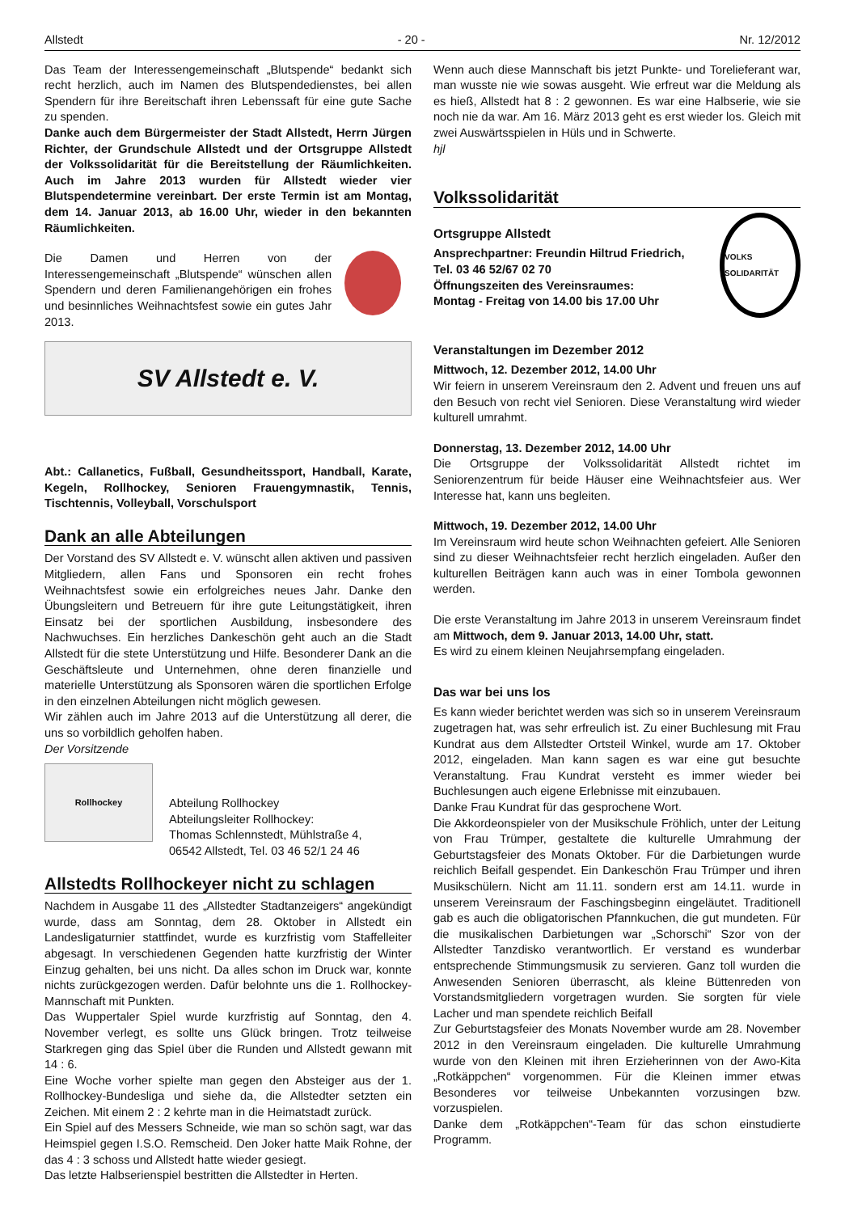Allstedt - 20 - Nr. 12/2012
Das Team der Interessengemeinschaft „Blutspende“ bedankt sich recht herzlich, auch im Namen des Blutspendedienstes, bei allen Spendern für ihre Bereitschaft ihren Lebenssaft für eine gute Sache zu spenden.
Danke auch dem Bürgermeister der Stadt Allstedt, Herrn Jürgen Richter, der Grundschule Allstedt und der Ortsgruppe Allstedt der Volkssolidarität für die Bereitstellung der Räumlichkeiten. Auch im Jahre 2013 wurden für Allstedt wieder vier Blutspendetermine vereinbart. Der erste Termin ist am Montag, dem 14. Januar 2013, ab 16.00 Uhr, wieder in den bekannten Räumlichkeiten.
Die Damen und Herren von der Interessengemeinschaft „Blutspende“ wünschen allen Spendern und deren Familienangehörigen ein frohes und besinnliches Weihnachtsfest sowie ein gutes Jahr 2013.
SV Allstedt e. V.
Abt.: Callanetics, Fußball, Gesundheitssport, Handball, Karate, Kegeln, Rollhockey, Senioren Frauengymnastik, Tennis, Tischtennis, Volleyball, Vorschulsport
Dank an alle Abteilungen
Der Vorstand des SV Allstedt e. V. wünscht allen aktiven und passiven Mitgliedern, allen Fans und Sponsoren ein recht frohes Weihnachtsfest sowie ein erfolgreiches neues Jahr. Danke den Übungsleitern und Betreuern für ihre gute Leitungstätigkeit, ihren Einsatz bei der sportlichen Ausbildung, insbesondere des Nachwuchses. Ein herzliches Dankeschön geht auch an die Stadt Allstedt für die stete Unterstützung und Hilfe. Besonderer Dank an die Geschäftsleute und Unternehmen, ohne deren finanzielle und materielle Unterstützung als Sponsoren wären die sportlichen Erfolge in den einzelnen Abteilungen nicht möglich gewesen.
Wir zählen auch im Jahre 2013 auf die Unterstützung all derer, die uns so vorbildlich geholfen haben.
Der Vorsitzende
Rollhockey
Abteilung Rollhockey
Abteilungsleiter Rollhockey:
Thomas Schlennstedt, Mühlstraße 4,
06542 Allstedt, Tel. 03 46 52/1 24 46
Allstedts Rollhockeyer nicht zu schlagen
Nachdem in Ausgabe 11 des „Allstedter Stadtanzeigers“ angekündigt wurde, dass am Sonntag, dem 28. Oktober in Allstedt ein Landesligaturnier stattfindet, wurde es kurzfristig vom Staffelleiter abgesagt. In verschiedenen Gegenden hatte kurzfristig der Winter Einzug gehalten, bei uns nicht. Da alles schon im Druck war, konnte nichts zurückgezogen werden. Dafür belohnte uns die 1. Rollhockey-Mannschaft mit Punkten.
Das Wuppertaler Spiel wurde kurzfristig auf Sonntag, den 4. November verlegt, es sollte uns Glück bringen. Trotz teilweise Starkregen ging das Spiel über die Runden und Allstedt gewann mit 14 : 6.
Eine Woche vorher spielte man gegen den Absteiger aus der 1. Rollhockey-Bundesliga und siehe da, die Allstedter setzten ein Zeichen. Mit einem 2 : 2 kehrte man in die Heimatstadt zurück.
Ein Spiel auf des Messers Schneide, wie man so schön sagt, war das Heimspiel gegen I.S.O. Remscheid. Den Joker hatte Maik Rohne, der das 4 : 3 schoss und Allstedt hatte wieder gesiegt.
Das letzte Halbserienspiel bestritten die Allstedter in Herten.
Wenn auch diese Mannschaft bis jetzt Punkte- und Torelieferant war, man wusste nie wie sowas ausgeht. Wie erfreut war die Meldung als es hieß, Allstedt hat 8 : 2 gewonnen. Es war eine Halbserie, wie sie noch nie da war. Am 16. März 2013 geht es erst wieder los. Gleich mit zwei Auswärtsspielen in Hüls und in Schwerte.
hjl
Volkssolidarität
Ortsgruppe Allstedt
Ansprechpartner: Freundin Hiltrud Friedrich,
Tel. 03 46 52/67 02 70
Öffnungszeiten des Vereinsraumes:
Montag - Freitag von 14.00 bis 17.00 Uhr
VOLKS SOLIDARITÄT
Veranstaltungen im Dezember 2012
Mittwoch, 12. Dezember 2012, 14.00 Uhr
Wir feiern in unserem Vereinsraum den 2. Advent und freuen uns auf den Besuch von recht viel Senioren. Diese Veranstaltung wird wieder kulturell umrahmt.
Donnerstag, 13. Dezember 2012, 14.00 Uhr
Die Ortsgruppe der Volkssolidarität Allstedt richtet im Seniorenzentrum für beide Häuser eine Weihnachtsfeier aus. Wer Interesse hat, kann uns begleiten.
Mittwoch, 19. Dezember 2012, 14.00 Uhr
Im Vereinsraum wird heute schon Weihnachten gefeiert. Alle Senioren sind zu dieser Weihnachtsfeier recht herzlich eingeladen. Außer den kulturellen Beiträgen kann auch was in einer Tombola gewonnen werden.
Die erste Veranstaltung im Jahre 2013 in unserem Vereinsraum findet am Mittwoch, dem 9. Januar 2013, 14.00 Uhr, statt.
Es wird zu einem kleinen Neujahrsempfang eingeladen.
Das war bei uns los
Es kann wieder berichtet werden was sich so in unserem Vereinsraum zugetragen hat, was sehr erfreulich ist. Zu einer Buchlesung mit Frau Kundrat aus dem Allstedter Ortsteil Winkel, wurde am 17. Oktober 2012, eingeladen. Man kann sagen es war eine gut besuchte Veranstaltung. Frau Kundrat versteht es immer wieder bei Buchlesungen auch eigene Erlebnisse mit einzubauen.
Danke Frau Kundrat für das gesprochene Wort.
Die Akkordeonspieler von der Musikschule Fröhlich, unter der Leitung von Frau Trümper, gestaltete die kulturelle Umrahmung der Geburtstagsfeier des Monats Oktober. Für die Darbietungen wurde reichlich Beifall gespendet. Ein Dankeschön Frau Trümper und ihren Musikschülern. Nicht am 11.11. sondern erst am 14.11. wurde in unserem Vereinsraum der Faschingsbeginn eingeläutet. Traditionell gab es auch die obligatorischen Pfannkuchen, die gut mundeten. Für die musikalischen Darbietungen war „Schorschi“ Szor von der Allstedter Tanzdisko verantwortlich. Er verstand es wunderbar entsprechende Stimmungsmusik zu servieren. Ganz toll wurden die Anwesenden Senioren überrascht, als kleine Büttenreden von Vorstandsmitgliedern vorgetragen wurden. Sie sorgten für viele Lacher und man spendete reichlich Beifall
Zur Geburtstagsfeier des Monats November wurde am 28. November 2012 in den Vereinsraum eingeladen. Die kulturelle Umrahmung wurde von den Kleinen mit ihren Erzieherinnen von der Awo-Kita „Rotkäppchen“ vorgenommen. Für die Kleinen immer etwas Besonderes vor teilweise Unbekannten vorzusingen bzw. vorzuspielen.
Danke dem „Rotkäppchen“-Team für das schon einstudierte Programm.